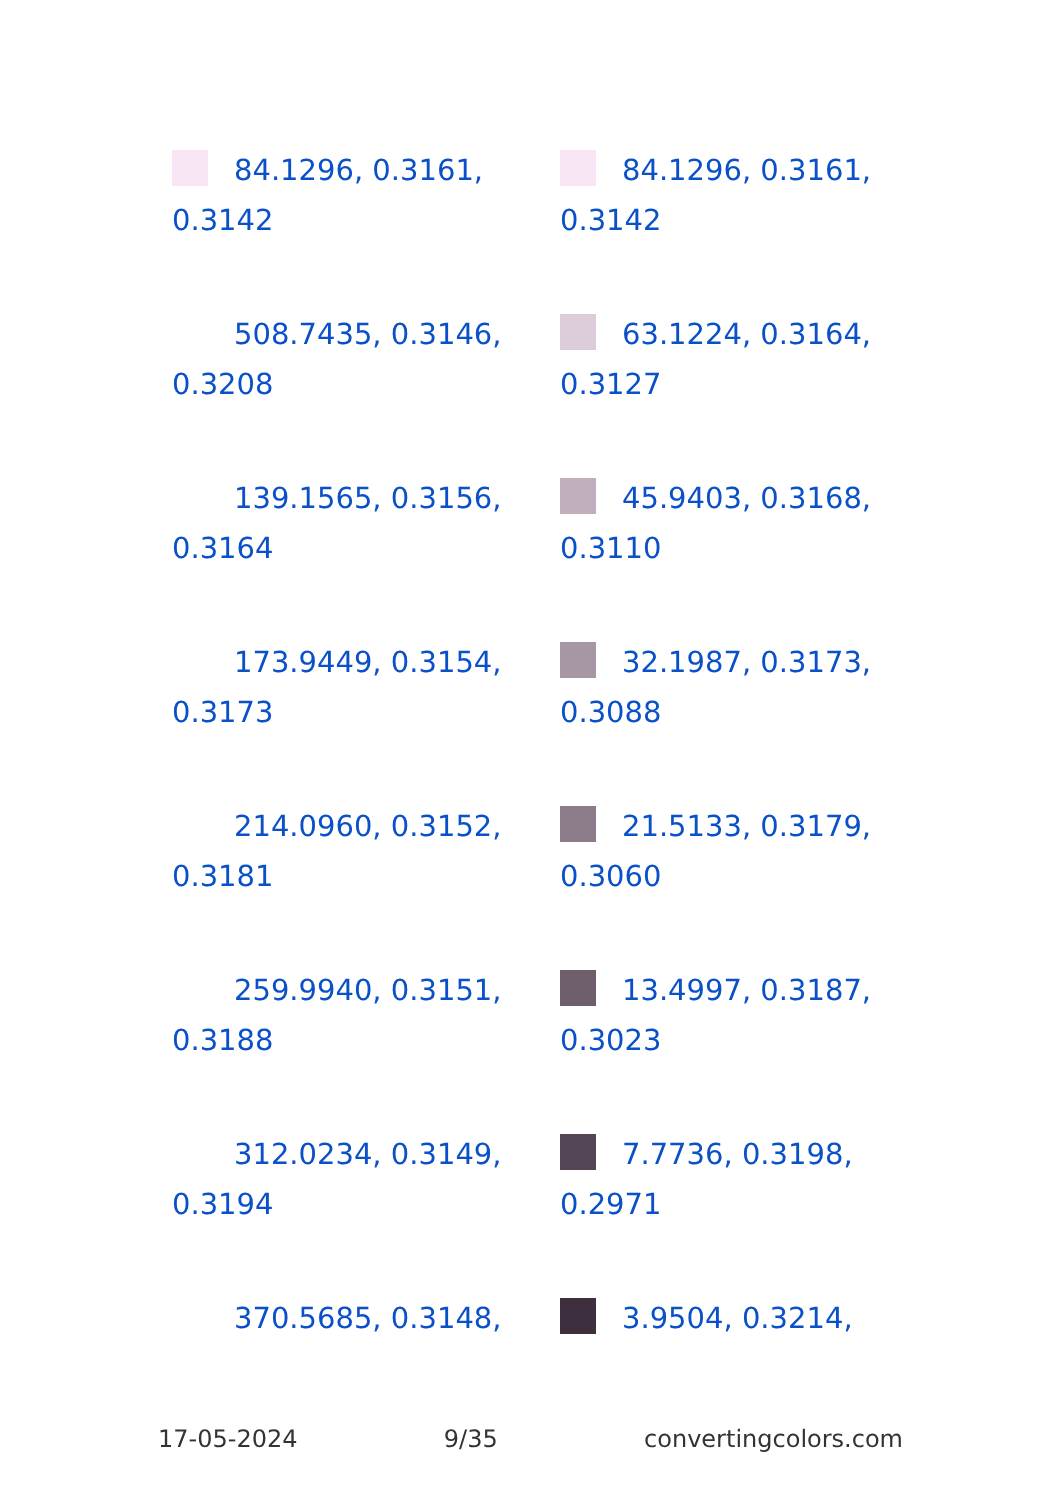84.1296, 0.3161, 0.3142
84.1296, 0.3161, 0.3142
508.7435, 0.3146, 0.3208
63.1224, 0.3164, 0.3127
139.1565, 0.3156, 0.3164
45.9403, 0.3168, 0.3110
173.9449, 0.3154, 0.3173
32.1987, 0.3173, 0.3088
214.0960, 0.3152, 0.3181
21.5133, 0.3179, 0.3060
259.9940, 0.3151, 0.3188
13.4997, 0.3187, 0.3023
312.0234, 0.3149, 0.3194
7.7736, 0.3198, 0.2971
370.5685, 0.3148,
3.9504, 0.3214,
17-05-2024 9/35 convertingcolors.com